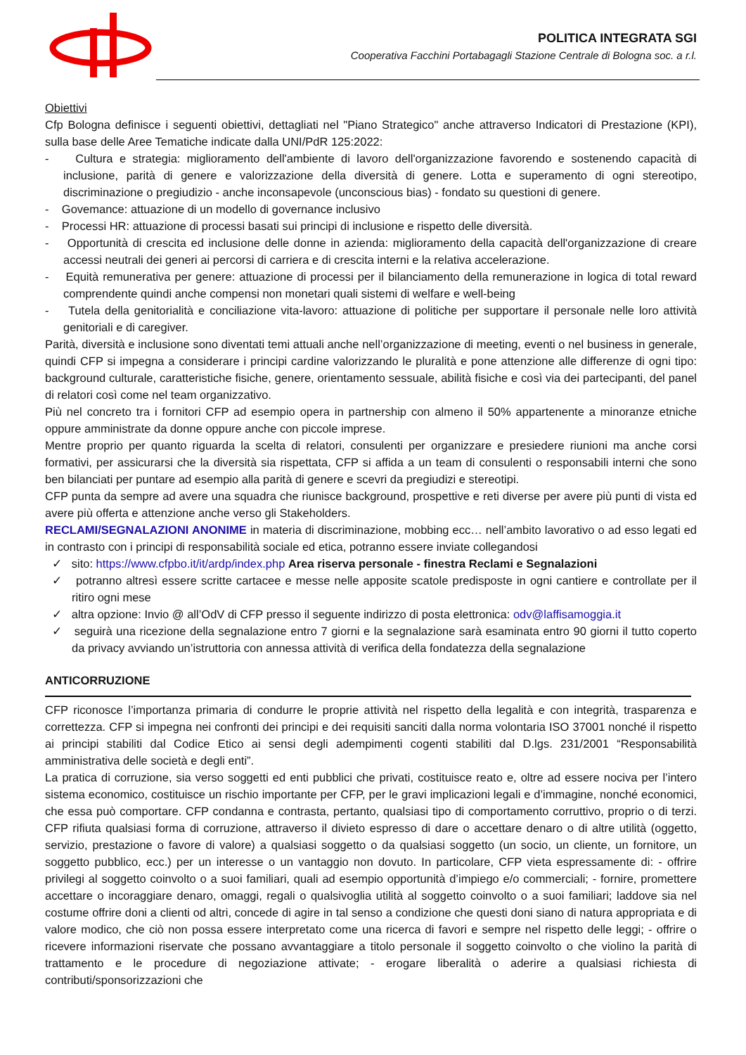POLITICA INTEGRATA SGI
Cooperativa Facchini Portabagagli Stazione Centrale di Bologna soc. a r.l.
Obiettivi
Cfp Bologna definisce i seguenti obiettivi, dettagliati nel "Piano Strategico" anche attraverso Indicatori di Prestazione (KPI), sulla base delle Aree Tematiche indicate dalla UNI/PdR 125:2022:
- Cultura e strategia: miglioramento dell'ambiente di lavoro dell'organizzazione favorendo e sostenendo capacità di inclusione, parità di genere e valorizzazione della diversità di genere. Lotta e superamento di ogni stereotipo, discriminazione o pregiudizio - anche inconsapevole (unconscious bias) - fondato su questioni di genere.
- Govemance: attuazione di un modello di governance inclusivo
- Processi HR: attuazione di processi basati sui principi di inclusione e rispetto delle diversità.
- Opportunità di crescita ed inclusione delle donne in azienda: miglioramento della capacità dell'organizzazione di creare accessi neutrali dei generi ai percorsi di carriera e di crescita interni e la relativa accelerazione.
- Equità remunerativa per genere: attuazione di processi per il bilanciamento della remunerazione in logica di total reward comprendente quindi anche compensi non monetari quali sistemi di welfare e well-being
- Tutela della genitorialità e conciliazione vita-lavoro: attuazione di politiche per supportare il personale nelle loro attività genitoriali e di caregiver.
Parità, diversità e inclusione sono diventati temi attuali anche nell’organizzazione di meeting, eventi o nel business in generale, quindi CFP si impegna a considerare i principi cardine valorizzando le pluralità e pone attenzione alle differenze di ogni tipo: background culturale, caratteristiche fisiche, genere, orientamento sessuale, abilità fisiche e così via dei partecipanti, del panel di relatori così come nel team organizzativo.
Più nel concreto tra i fornitori CFP ad esempio opera in partnership con almeno il 50% appartenente a minoranze etniche oppure amministrate da donne oppure anche con piccole imprese.
Mentre proprio per quanto riguarda la scelta di relatori, consulenti per organizzare e presiedere riunioni ma anche corsi formativi, per assicurarsi che la diversità sia rispettata, CFP si affida a un team di consulenti o responsabili interni che sono ben bilanciati per puntare ad esempio alla parità di genere e scevri da pregiudizi e stereotipi.
CFP punta da sempre ad avere una squadra che riunisce background, prospettive e reti diverse per avere più punti di vista ed avere più offerta e attenzione anche verso gli Stakeholders.
RECLAMI/SEGNALAZIONI ANONIME in materia di discriminazione, mobbing ecc… nell’ambito lavorativo o ad esso legati ed in contrasto con i principi di responsabilità sociale ed etica, potranno essere inviate collegandosi
✓ sito: https://www.cfpbo.it/it/ardp/index.php Area riserva personale - finestra Reclami e Segnalazioni
✓ potranno altresì essere scritte cartacee e messe nelle apposite scatole predisposte in ogni cantiere e controllate per il ritiro ogni mese
✓ altra opzione: Invio @ all’OdV di CFP presso il seguente indirizzo di posta elettronica: odv@laffisamoggia.it
✓ seguirà una ricezione della segnalazione entro 7 giorni e la segnalazione sarà esaminata entro 90 giorni il tutto coperto da privacy avviando un’istruttoria con annessa attività di verifica della fondatezza della segnalazione
ANTICORRUZIONE
CFP riconosce l’importanza primaria di condurre le proprie attività nel rispetto della legalità e con integrità, trasparenza e correttezza. CFP si impegna nei confronti dei principi e dei requisiti sanciti dalla norma volontaria ISO 37001 nonché il rispetto ai principi stabiliti dal Codice Etico ai sensi degli adempimenti cogenti stabiliti dal D.lgs. 231/2001 “Responsabilità amministrativa delle società e degli enti”.
La pratica di corruzione, sia verso soggetti ed enti pubblici che privati, costituisce reato e, oltre ad essere nociva per l’intero sistema economico, costituisce un rischio importante per CFP, per le gravi implicazioni legali e d’immagine, nonché economici, che essa può comportare. CFP condanna e contrasta, pertanto, qualsiasi tipo di comportamento corruttivo, proprio o di terzi. CFP rifiuta qualsiasi forma di corruzione, attraverso il divieto espresso di dare o accettare denaro o di altre utilità (oggetto, servizio, prestazione o favore di valore) a qualsiasi soggetto o da qualsiasi soggetto (un socio, un cliente, un fornitore, un soggetto pubblico, ecc.) per un interesse o un vantaggio non dovuto. In particolare, CFP vieta espressamente di: - offrire privilegi al soggetto coinvolto o a suoi familiari, quali ad esempio opportunità d’impiego e/o commerciali; - fornire, promettere accettare o incoraggiare denaro, omaggi, regali o qualsivoglia utilità al soggetto coinvolto o a suoi familiari; laddove sia nel costume offrire doni a clienti od altri, concede di agire in tal senso a condizione che questi doni siano di natura appropriata e di valore modico, che ciò non possa essere interpretato come una ricerca di favori e sempre nel rispetto delle leggi; - offrire o ricevere informazioni riservate che possano avvantaggiare a titolo personale il soggetto coinvolto o che violino la parità di trattamento e le procedure di negoziazione attivate; - erogare liberalità o aderire a qualsiasi richiesta di contributi/sponsorizzazioni che